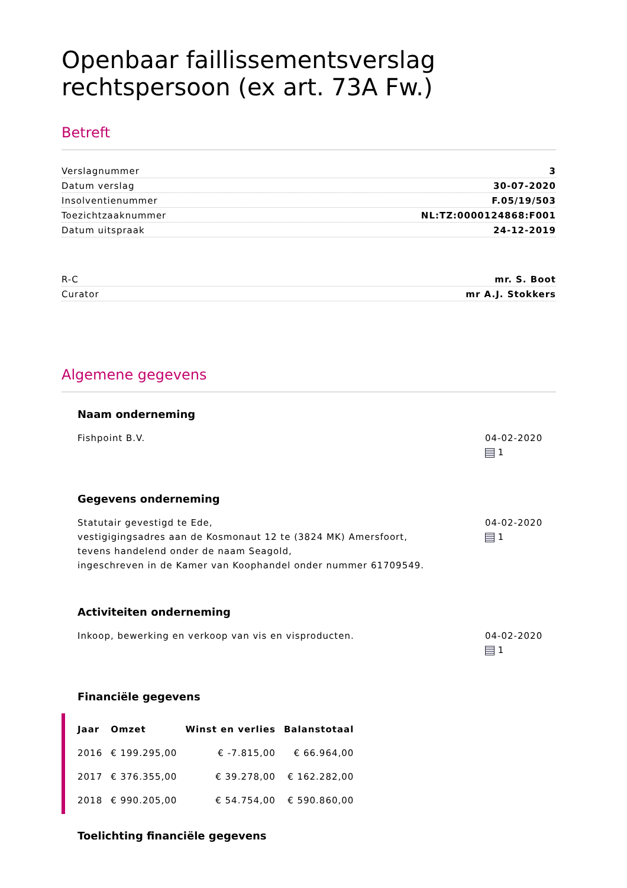Openbaar faillissementsverslag rechtspersoon (ex art. 73A Fw.)
Betreft
Verslagnummer 3
Datum verslag 30-07-2020
Insolventienummer F.05/19/503
Toezichtzaaknummer NL:TZ:0000124868:F001
Datum uitspraak 24-12-2019
R-C mr. S. Boot
Curator mr A.J. Stokkers
Algemene gegevens
Naam onderneming
Fishpoint B.V. 04-02-2020
1
Gegevens onderneming
Statutair gevestigd te Ede,
vestigigingsadres aan de Kosmonaut 12 te (3824 MK) Amersfoort,
tevens handelend onder de naam Seagold,
ingeschreven in de Kamer van Koophandel onder nummer 61709549.
04-02-2020
1
Activiteiten onderneming
Inkoop, bewerking en verkoop van vis en visproducten.
04-02-2020
1
Financiële gegevens
| Jaar | Omzet | Winst en verlies | Balanstotaal |
| --- | --- | --- | --- |
| 2016 | € 199.295,00 | € -7.815,00 | € 66.964,00 |
| 2017 | € 376.355,00 | € 39.278,00 | € 162.282,00 |
| 2018 | € 990.205,00 | € 54.754,00 | € 590.860,00 |
Toelichting financiële gegevens